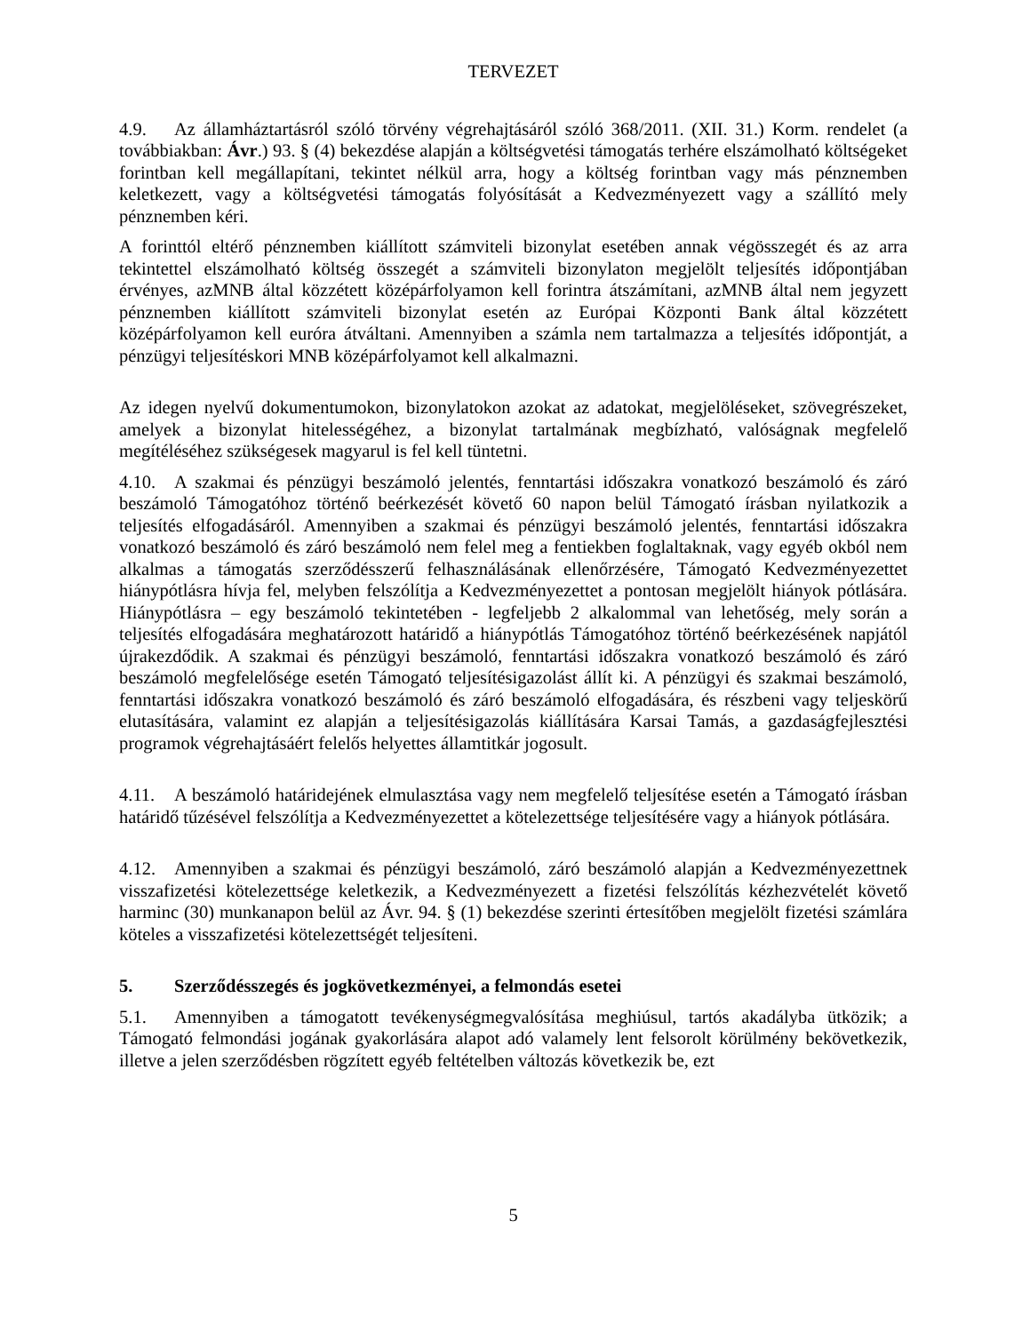TERVEZET
4.9. Az államháztartásról szóló törvény végrehajtásáról szóló 368/2011. (XII. 31.) Korm. rendelet (a továbbiakban: Ávr.) 93. § (4) bekezdése alapján a költségvetési támogatás terhére elszámolható költségeket forintban kell megállapítani, tekintet nélkül arra, hogy a költség forintban vagy más pénznemben keletkezett, vagy a költségvetési támogatás folyósítását a Kedvezményezett vagy a szállító mely pénznemben kéri.
A forinttól eltérő pénznemben kiállított számviteli bizonylat esetében annak végösszegét és az arra tekintettel elszámolható költség összegét a számviteli bizonylaton megjelölt teljesítés időpontjában érvényes, azMNB által közzétett középárfolyamon kell forintra átszámítani, azMNB által nem jegyzett pénznemben kiállított számviteli bizonylat esetén az Európai Központi Bank által közzétett középárfolyamon kell euróra átváltani. Amennyiben a számla nem tartalmazza a teljesítés időpontját, a pénzügyi teljesítéskori MNB középárfolyamot kell alkalmazni.
Az idegen nyelvű dokumentumokon, bizonylatokon azokat az adatokat, megjelöléseket, szövegrészeket, amelyek a bizonylat hitelességéhez, a bizonylat tartalmának megbízható, valóságnak megfelelő megítéléséhez szükségesek magyarul is fel kell tüntetni.
4.10. A szakmai és pénzügyi beszámoló jelentés, fenntartási időszakra vonatkozó beszámoló és záró beszámoló Támogatóhoz történő beérkezését követő 60 napon belül Támogató írásban nyilatkozik a teljesítés elfogadásáról. Amennyiben a szakmai és pénzügyi beszámoló jelentés, fenntartási időszakra vonatkozó beszámoló és záró beszámoló nem felel meg a fentiekben foglaltaknak, vagy egyéb okból nem alkalmas a támogatás szerződésszerű felhasználásának ellenőrzésére, Támogató Kedvezményezettet hiánypótlásra hívja fel, melyben felszólítja a Kedvezményezettet a pontosan megjelölt hiányok pótlására. Hiánypótlásra – egy beszámoló tekintetében - legfeljebb 2 alkalommal van lehetőség, mely során a teljesítés elfogadására meghatározott határidő a hiánypótlás Támogatóhoz történő beérkezésének napjától újrakezdődik. A szakmai és pénzügyi beszámoló, fenntartási időszakra vonatkozó beszámoló és záró beszámoló megfelelősége esetén Támogató teljesítésigazolást állít ki. A pénzügyi és szakmai beszámoló, fenntartási időszakra vonatkozó beszámoló és záró beszámoló elfogadására, és részbeni vagy teljeskörű elutasítására, valamint ez alapján a teljesítésigazolás kiállítására Karsai Tamás, a gazdaságfejlesztési programok végrehajtásáért felelős helyettes államtitkár jogosult.
4.11. A beszámoló határidejének elmulasztása vagy nem megfelelő teljesítése esetén a Támogató írásban határidő tűzésével felszólítja a Kedvezményezettet a kötelezettsége teljesítésére vagy a hiányok pótlására.
4.12. Amennyiben a szakmai és pénzügyi beszámoló, záró beszámoló alapján a Kedvezményezettnek visszafizetési kötelezettsége keletkezik, a Kedvezményezett a fizetési felszólítás kézhezvételét követő harminc (30) munkanapon belül az Ávr. 94. § (1) bekezdése szerinti értesítőben megjelölt fizetési számlára köteles a visszafizetési kötelezettségét teljesíteni.
5. Szerződésszegés és jogkövetkezményei, a felmondás esetei
5.1. Amennyiben a támogatott tevékenységmegvalósítása meghiúsul, tartós akadályba ütközik; a Támogató felmondási jogának gyakorlására alapot adó valamely lent felsorolt körülmény bekövetkezik, illetve a jelen szerződésben rögzített egyéb feltételben változás következik be, ezt
5